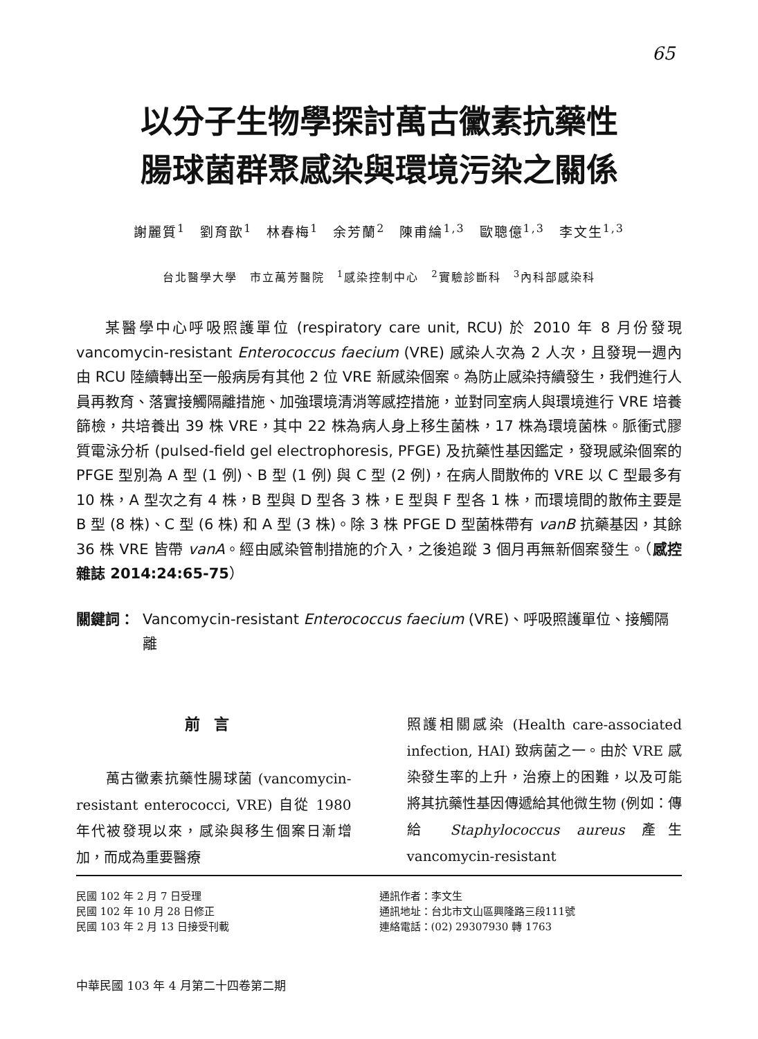65
以分子生物學探討萬古黴素抗藥性
腸球菌群聚感染與環境污染之關係
謝麗質<sup>1</sup>　劉育歆<sup>1</sup>　林春梅<sup>1</sup>　余芳蘭<sup>2</sup>　陳甫綸<sup>1,3</sup>　歐聰億<sup>1,3</sup>　李文生<sup>1,3</sup>
台北醫學大學　市立萬芳醫院　<sup>1</sup>感染控制中心　<sup>2</sup>實驗診斷科　<sup>3</sup>內科部感染科
某醫學中心呼吸照護單位 (respiratory care unit, RCU) 於 2010 年 8 月份發現 vancomycin-resistant Enterococcus faecium (VRE) 感染人次為 2 人次，且發現一週內由 RCU 陸續轉出至一般病房有其他 2 位 VRE 新感染個案。為防止感染持續發生，我們進行人員再教育、落實接觸隔離措施、加強環境清消等感控措施，並對同室病人與環境進行 VRE 培養篩檢，共培養出 39 株 VRE，其中 22 株為病人身上移生菌株，17 株為環境菌株。脈衝式膠質電泳分析 (pulsed-field gel electrophoresis, PFGE) 及抗藥性基因鑑定，發現感染個案的 PFGE 型別為 A 型 (1 例)、B 型 (1 例) 與 C 型 (2 例)，在病人間散佈的 VRE 以 C 型最多有 10 株，A 型次之有 4 株，B 型與 D 型各 3 株，E 型與 F 型各 1 株，而環境間的散佈主要是 B 型 (8 株)、C 型 (6 株) 和 A 型 (3 株)。除 3 株 PFGE D 型菌株帶有 vanB 抗藥基因，其餘 36 株 VRE 皆帶 vanA。經由感染管制措施的介入，之後追蹤 3 個月再無新個案發生。（感控雜誌 2014:24:65-75）
關鍵詞： Vancomycin-resistant Enterococcus faecium (VRE)、呼吸照護單位、接觸隔離
前言
　　萬古黴素抗藥性腸球菌 (vancomycin-resistant enterococci, VRE) 自從 1980 年代被發現以來，感染與移生個案日漸增加，而成為重要醫療
照護相關感染 (Health care-associated infection, HAI) 致病菌之一。由於 VRE 感染發生率的上升，治療上的困難，以及可能將其抗藥性基因傳遞給其他微生物 (例如：傳給 Staphylococcus aureus 產生 vancomycin-resistant
民國 102 年 2 月 7 日受理
民國 102 年 10 月 28 日修正
民國 103 年 2 月 13 日接受刊載
通訊作者：李文生
通訊地址：台北市文山區興隆路三段111號
連絡電話：(02) 29307930 轉 1763
中華民國 103 年 4 月第二十四卷第二期